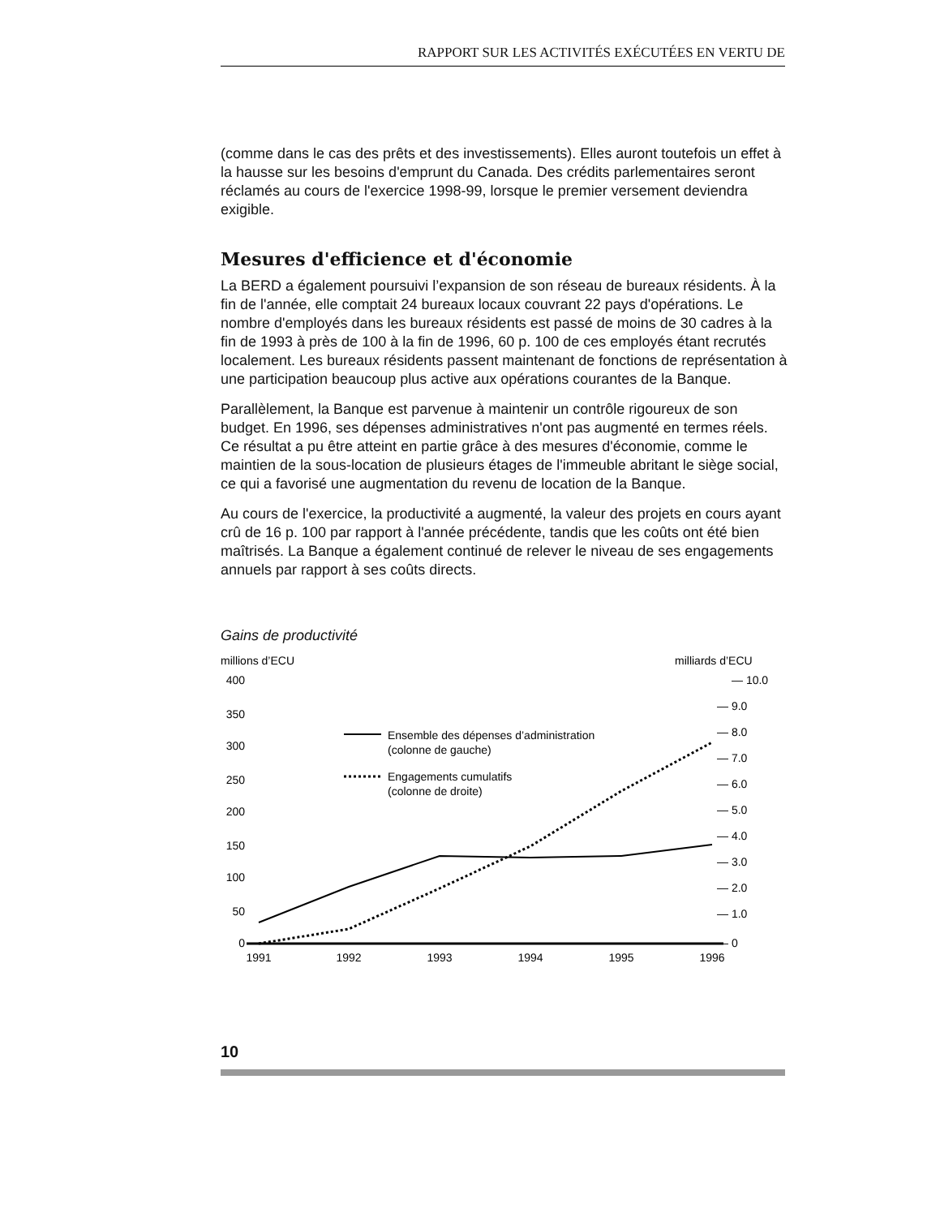RAPPORT SUR LES ACTIVITÉS EXÉCUTÉES EN VERTU DE
(comme dans le cas des prêts et des investissements). Elles auront toutefois un effet à la hausse sur les besoins d'emprunt du Canada. Des crédits parlementaires seront réclamés au cours de l'exercice 1998-99, lorsque le premier versement deviendra exigible.
Mesures d'efficience et d'économie
La BERD a également poursuivi l’expansion de son réseau de bureaux résidents. À la fin de l'année, elle comptait 24 bureaux locaux couvrant 22 pays d'opérations. Le nombre d'employés dans les bureaux résidents est passé de moins de 30 cadres à la fin de 1993 à près de 100 à la fin de 1996, 60 p. 100 de ces employés étant recrutés localement. Les bureaux résidents passent maintenant de fonctions de représentation à une participation beaucoup plus active aux opérations courantes de la Banque.
Parallèlement, la Banque est parvenue à maintenir un contrôle rigoureux de son budget. En 1996, ses dépenses administratives n'ont pas augmenté en termes réels. Ce résultat a pu être atteint en partie grâce à des mesures d'économie, comme le maintien de la sous-location de plusieurs étages de l'immeuble abritant le siège social, ce qui a favorisé une augmentation du revenu de location de la Banque.
Au cours de l'exercice, la productivité a augmenté, la valeur des projets en cours ayant crû de 16 p. 100 par rapport à l'année précédente, tandis que les coûts ont été bien maîtrisés. La Banque a également continué de relever le niveau de ses engagements annuels par rapport à ses coûts directs.
Gains de productivité
millions d’ECU
milliards d’ECU
400
350
300
250
200
150
100
50
0
— 10.0
— 9.0
— 8.0
— 7.0
— 6.0
— 5.0
— 4.0
— 3.0
— 2.0
— 1.0
— 0
Ensemble des dépenses d’administration
(colonne de gauche)
Engagements cumulatifs
(colonne de droite)
1991
1992
1993
1994
1995
1996
10